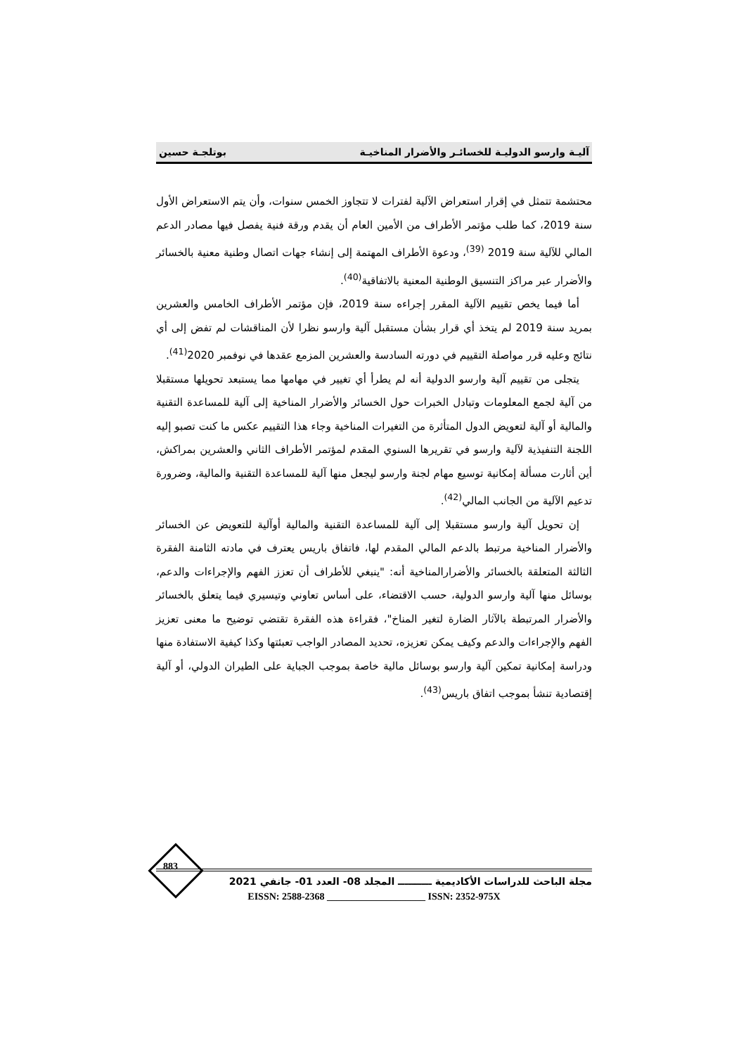آليـة وارسو الدوليـة للخسائـر والأضرار المناخيـة بوتلجـة حسين
محتشمة تتمثل في إقرار استعراض الآلية لفترات لا تتجاوز الخمس سنوات، وأن يتم الاستعراض الأول سنة 2019، كما طلب مؤتمر الأطراف من الأمين العام أن يقدم ورقة فنية يفصل فيها مصادر الدعم المالي للآلية سنة 2019 <sup>(39)</sup>، ودعوة الأطراف المهتمة إلى إنشاء جهات اتصال وطنية معنية بالخسائر والأضرار عبر مراكز التنسيق الوطنية المعنية بالاتفاقية<sup>(40)</sup>.
أما فيما يخص تقييم الآلية المقرر إجراءه سنة 2019، فإن مؤتمر الأطراف الخامس والعشرين بمريد سنة 2019 لم يتخذ أي قرار بشأن مستقبل آلية وارسو نظرا لأن المناقشات لم تفض إلى أي نتائج وعليه قرر مواصلة التقييم في دورته السادسة والعشرين المزمع عقدها في نوفمبر 2020<sup>(41)</sup>.
يتجلى من تقييم آلية وارسو الدولية أنه لم يطرأ أي تغيير في مهامها مما يستبعد تحويلها مستقبلا من آلية لجمع المعلومات وتبادل الخبرات حول الخسائر والأضرار المناخية إلى آلية للمساعدة التقنية والمالية أو آلية لتعويض الدول المتأثرة من التغيرات المناخية وجاء هذا التقييم عكس ما كنت تصبو إليه اللجنة التنفيذية لآلية وارسو في تقريرها السنوي المقدم لمؤتمر الأطراف الثاني والعشرين بمراكش، أين أثارت مسألة إمكانية توسيع مهام لجنة وارسو ليجعل منها آلية للمساعدة التقنية والمالية، وضرورة تدعيم الآلية من الجانب المالي<sup>(42)</sup>.
إن تحويل آلية وارسو مستقبلا إلى آلية للمساعدة التقنية والمالية أوآلية للتعويض عن الخسائر والأضرار المناخية مرتبط بالدعم المالي المقدم لها، فاتفاق باريس يعترف في مادته الثامنة الفقرة الثالثة المتعلقة بالخسائر والأضرارالمناخية أنه: "ينبغي للأطراف أن تعزز الفهم والإجراءات والدعم، بوسائل منها آلية وارسو الدولية، حسب الاقتضاء، على أساس تعاوني وتيسيري فيما يتعلق بالخسائر والأضرار المرتبطة بالآثار الضارة لتغير المناخ"، فقراءة هذه الفقرة تقتضي توضيح ما معنى تعزيز الفهم والإجراءات والدعم وكيف يمكن تعزيزه، تحديد المصادر الواجب تعبئتها وكذا كيفية الاستفادة منها ودراسة إمكانية تمكين آلية وارسو بوسائل مالية خاصة بموجب الجباية على الطيران الدولي، أو آلية إقتصادية تنشأ بموجب اتفاق باريس<sup>(43)</sup>.
883
مجلة الباحث للدراسات الأكاديمية ــــــــــ المجلد 08- العدد 01- جانفي 2021
EISSN: 2588-2368 ____________________ ISSN: 2352-975X